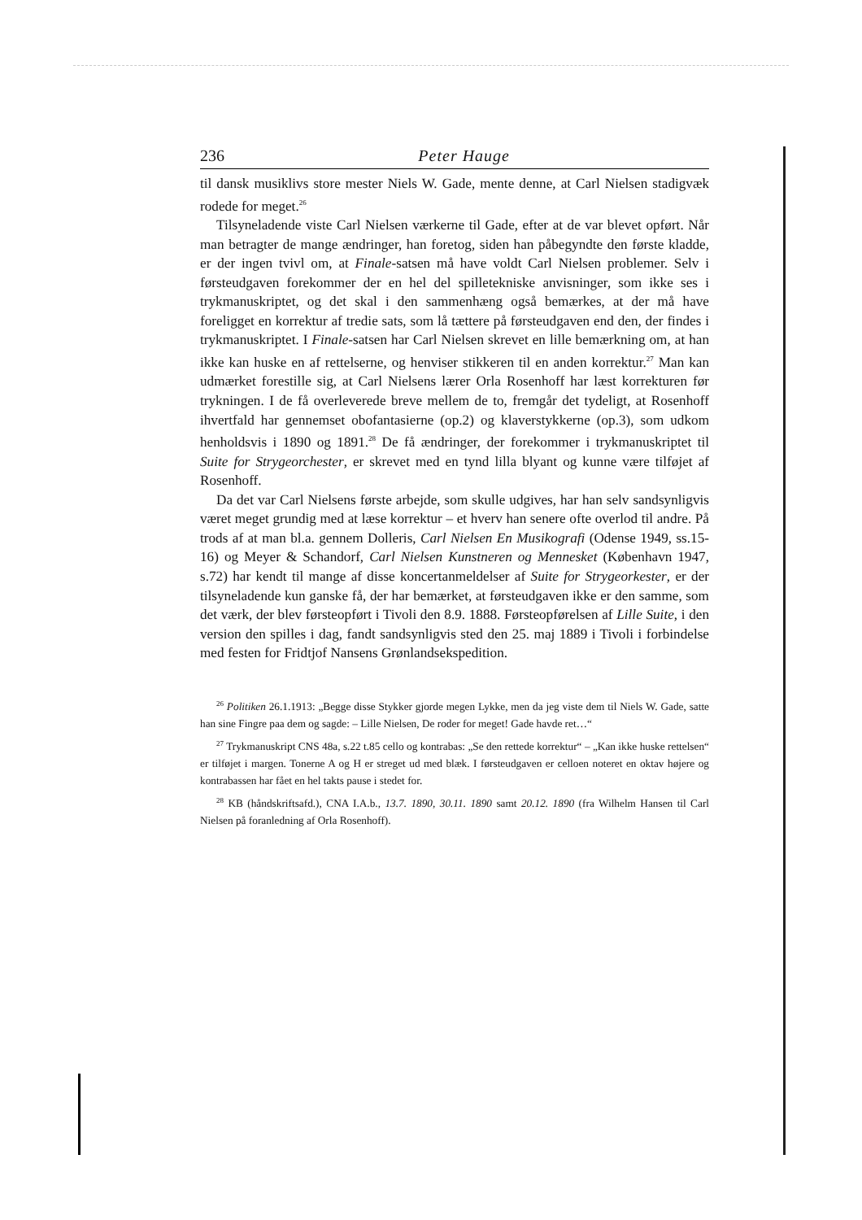236 Peter Hauge
til dansk musiklivs store mester Niels W. Gade, mente denne, at Carl Nielsen stadigvæk rodede for meget.<sup>26</sup>
Tilsyneladende viste Carl Nielsen værkerne til Gade, efter at de var blevet opført. Når man betragter de mange ændringer, han foretog, siden han påbegyndte den første kladde, er der ingen tvivl om, at Finale-satsen må have voldt Carl Nielsen problemer. Selv i førsteudgaven forekommer der en hel del spilletekniske anvisninger, som ikke ses i trykmanuskriptet, og det skal i den sammenhæng også bemærkes, at der må have foreligget en korrektur af tredie sats, som lå tættere på førsteudgaven end den, der findes i trykmanuskriptet. I Finale-satsen har Carl Nielsen skrevet en lille bemærkning om, at han ikke kan huske en af rettelserne, og henviser stikkeren til en anden korrektur.<sup>27</sup> Man kan udmærket forestille sig, at Carl Nielsens lærer Orla Rosenhoff har læst korrekturen før trykningen. I de få overleverede breve mellem de to, fremgår det tydeligt, at Rosenhoff ihvertfald har gennemset obofantasierne (op.2) og klaverstykkerne (op.3), som udkom henholdsvis i 1890 og 1891.<sup>28</sup> De få ændringer, der forekommer i trykmanuskriptet til Suite for Strygeorchester, er skrevet med en tynd lilla blyant og kunne være tilføjet af Rosenhoff.
Da det var Carl Nielsens første arbejde, som skulle udgives, har han selv sandsynligvis været meget grundig med at læse korrektur – et hverv han senere ofte overlod til andre. På trods af at man bl.a. gennem Dolleris, Carl Nielsen En Musikografi (Odense 1949, ss.15-16) og Meyer & Schandorf, Carl Nielsen Kunstneren og Mennesket (København 1947, s.72) har kendt til mange af disse koncertanmeldelser af Suite for Strygeorkester, er der tilsyneladende kun ganske få, der har bemærket, at førsteudgaven ikke er den samme, som det værk, der blev førsteopført i Tivoli den 8.9. 1888. Førsteopførelsen af Lille Suite, i den version den spilles i dag, fandt sandsynligvis sted den 25. maj 1889 i Tivoli i forbindelse med festen for Fridtjof Nansens Grønlandsekspedition.
<sup>26</sup> Politiken 26.1.1913: „Begge disse Stykker gjorde megen Lykke, men da jeg viste dem til Niels W. Gade, satte han sine Fingre paa dem og sagde: – Lille Nielsen, De roder for meget! Gade havde ret…“
<sup>27</sup> Trykmanuskript CNS 48a, s.22 t.85 cello og kontrabas: „Se den rettede korrektur“ – „Kan ikke huske rettelsen“ er tilføjet i margen. Tonerne A og H er streget ud med blæk. I førsteudgaven er celloen noteret en oktav højere og kontrabassen har fået en hel takts pause i stedet for.
<sup>28</sup> KB (håndskriftsafd.), CNA I.A.b., 13.7. 1890, 30.11. 1890 samt 20.12. 1890 (fra Wilhelm Hansen til Carl Nielsen på foranledning af Orla Rosenhoff).